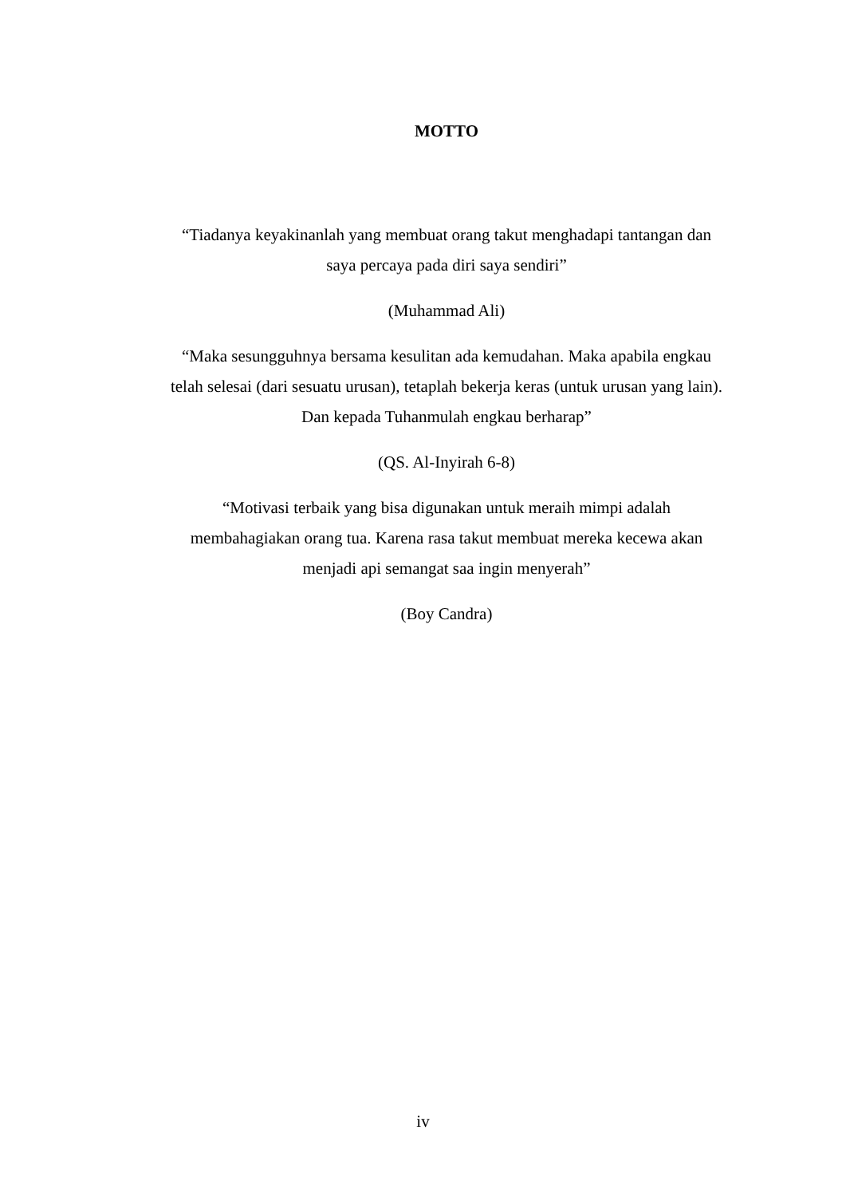MOTTO
“Tiadanya keyakinanlah yang membuat orang takut menghadapi tantangan dan
saya percaya pada diri saya sendiri”
(Muhammad Ali)
“Maka sesungguhnya bersama kesulitan ada kemudahan. Maka apabila engkau
telah selesai (dari sesuatu urusan), tetaplah bekerja keras (untuk urusan yang lain).
Dan kepada Tuhanmulah engkau berharap”
(QS. Al-Inyirah 6-8)
“Motivasi terbaik yang bisa digunakan untuk meraih mimpi adalah
membahagiakan orang tua. Karena rasa takut membuat mereka kecewa akan
menjadi api semangat saa ingin menyerah”
(Boy Candra)
iv